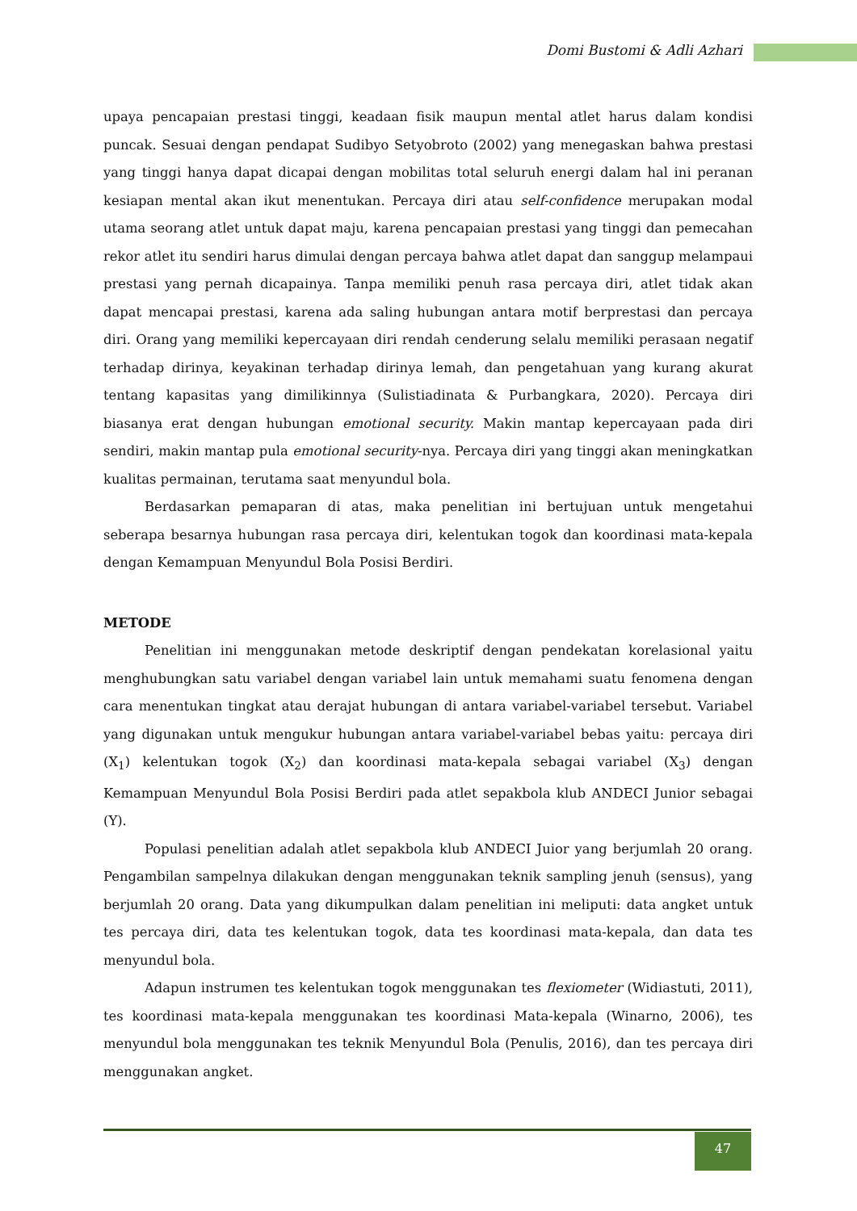Domi Bustomi & Adli Azhari
upaya pencapaian prestasi tinggi, keadaan fisik maupun mental atlet harus dalam kondisi puncak. Sesuai dengan pendapat Sudibyo Setyobroto (2002) yang menegaskan bahwa prestasi yang tinggi hanya dapat dicapai dengan mobilitas total seluruh energi dalam hal ini peranan kesiapan mental akan ikut menentukan. Percaya diri atau self-confidence merupakan modal utama seorang atlet untuk dapat maju, karena pencapaian prestasi yang tinggi dan pemecahan rekor atlet itu sendiri harus dimulai dengan percaya bahwa atlet dapat dan sanggup melampaui prestasi yang pernah dicapainya. Tanpa memiliki penuh rasa percaya diri, atlet tidak akan dapat mencapai prestasi, karena ada saling hubungan antara motif berprestasi dan percaya diri. Orang yang memiliki kepercayaan diri rendah cenderung selalu memiliki perasaan negatif terhadap dirinya, keyakinan terhadap dirinya lemah, dan pengetahuan yang kurang akurat tentang kapasitas yang dimilikinnya (Sulistiadinata & Purbangkara, 2020). Percaya diri biasanya erat dengan hubungan emotional security. Makin mantap kepercayaan pada diri sendiri, makin mantap pula emotional security-nya. Percaya diri yang tinggi akan meningkatkan kualitas permainan, terutama saat menyundul bola.
Berdasarkan pemaparan di atas, maka penelitian ini bertujuan untuk mengetahui seberapa besarnya hubungan rasa percaya diri, kelentukan togok dan koordinasi mata-kepala dengan Kemampuan Menyundul Bola Posisi Berdiri.
METODE
Penelitian ini menggunakan metode deskriptif dengan pendekatan korelasional yaitu menghubungkan satu variabel dengan variabel lain untuk memahami suatu fenomena dengan cara menentukan tingkat atau derajat hubungan di antara variabel-variabel tersebut. Variabel yang digunakan untuk mengukur hubungan antara variabel-variabel bebas yaitu: percaya diri (X<sub>1</sub>) kelentukan togok (X<sub>2</sub>) dan koordinasi mata-kepala sebagai variabel (X<sub>3</sub>) dengan Kemampuan Menyundul Bola Posisi Berdiri pada atlet sepakbola klub ANDECI Junior sebagai (Y).
Populasi penelitian adalah atlet sepakbola klub ANDECI Juior yang berjumlah 20 orang. Pengambilan sampelnya dilakukan dengan menggunakan teknik sampling jenuh (sensus), yang berjumlah 20 orang. Data yang dikumpulkan dalam penelitian ini meliputi: data angket untuk tes percaya diri, data tes kelentukan togok, data tes koordinasi mata-kepala, dan data tes menyundul bola.
Adapun instrumen tes kelentukan togok menggunakan tes flexiometer (Widiastuti, 2011), tes koordinasi mata-kepala menggunakan tes koordinasi Mata-kepala (Winarno, 2006), tes menyundul bola menggunakan tes teknik Menyundul Bola (Penulis, 2016), dan tes percaya diri menggunakan angket.
47